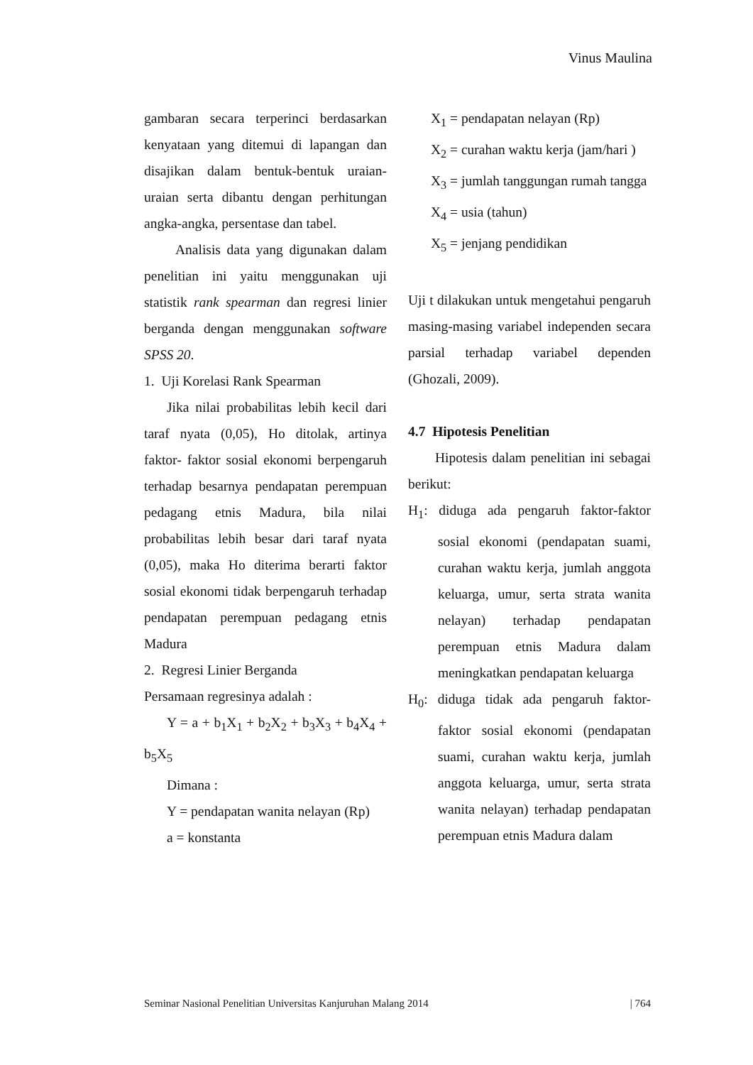Vinus Maulina
gambaran secara terperinci berdasarkan kenyataan yang ditemui di lapangan dan disajikan dalam bentuk-bentuk uraian-uraian serta dibantu dengan perhitungan angka-angka, persentase dan tabel.
Analisis data yang digunakan dalam penelitian ini yaitu menggunakan uji statistik rank spearman dan regresi linier berganda dengan menggunakan software SPSS 20.
1. Uji Korelasi Rank Spearman
Jika nilai probabilitas lebih kecil dari taraf nyata (0,05), Ho ditolak, artinya faktor- faktor sosial ekonomi berpengaruh terhadap besarnya pendapatan perempuan pedagang etnis Madura, bila nilai probabilitas lebih besar dari taraf nyata (0,05), maka Ho diterima berarti faktor sosial ekonomi tidak berpengaruh terhadap pendapatan perempuan pedagang etnis Madura
2. Regresi Linier Berganda
Persamaan regresinya adalah :
Y = a + b<sub>1</sub>X<sub>1</sub> + b<sub>2</sub>X<sub>2</sub> + b<sub>3</sub>X<sub>3</sub> + b<sub>4</sub>X<sub>4</sub> + b<sub>5</sub>X<sub>5</sub>
Dimana :
Y = pendapatan wanita nelayan (Rp)
a = konstanta
X<sub>1</sub> = pendapatan nelayan (Rp)
X<sub>2</sub> = curahan waktu kerja (jam/hari )
X<sub>3</sub> = jumlah tanggungan rumah tangga
X<sub>4</sub> = usia (tahun)
X<sub>5</sub> = jenjang pendidikan
Uji t dilakukan untuk mengetahui pengaruh masing-masing variabel independen secara parsial terhadap variabel dependen (Ghozali, 2009).
4.7 Hipotesis Penelitian
Hipotesis dalam penelitian ini sebagai berikut:
H<sub>1</sub>: diduga ada pengaruh faktor-faktor sosial ekonomi (pendapatan suami, curahan waktu kerja, jumlah anggota keluarga, umur, serta strata wanita nelayan) terhadap pendapatan perempuan etnis Madura dalam meningkatkan pendapatan keluarga
H<sub>0</sub>: diduga tidak ada pengaruh faktor-faktor sosial ekonomi (pendapatan suami, curahan waktu kerja, jumlah anggota keluarga, umur, serta strata wanita nelayan) terhadap pendapatan perempuan etnis Madura dalam
Seminar Nasional Penelitian Universitas Kanjuruhan Malang 2014 | 764